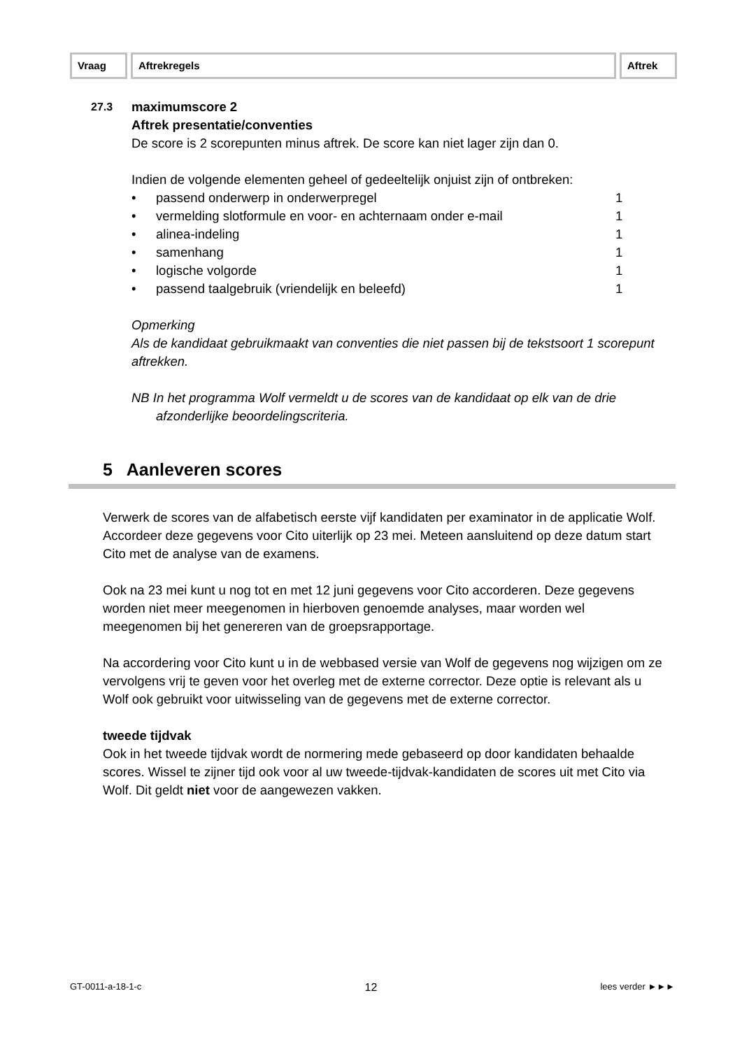Vraag Aftrekregels Aftrek
27.3
maximumscore 2
Aftrek presentatie/conventies
De score is 2 scorepunten minus aftrek. De score kan niet lager zijn dan 0.
Indien de volgende elementen geheel of gedeeltelijk onjuist zijn of ontbreken:
• passend onderwerp in onderwerpregel 1
• vermelding slotformule en voor- en achternaam onder e-mail 1
• alinea-indeling 1
• samenhang 1
• logische volgorde 1
• passend taalgebruik (vriendelijk en beleefd) 1
Opmerking
Als de kandidaat gebruikmaakt van conventies die niet passen bij de tekstsoort 1 scorepunt aftrekken.
NB In het programma Wolf vermeldt u de scores van de kandidaat op elk van de drie afzonderlijke beoordelingscriteria.
5 Aanleveren scores
Verwerk de scores van de alfabetisch eerste vijf kandidaten per examinator in de applicatie Wolf. Accordeer deze gegevens voor Cito uiterlijk op 23 mei. Meteen aansluitend op deze datum start Cito met de analyse van de examens.
Ook na 23 mei kunt u nog tot en met 12 juni gegevens voor Cito accorderen. Deze gegevens worden niet meer meegenomen in hierboven genoemde analyses, maar worden wel meegenomen bij het genereren van de groepsrapportage.
Na accordering voor Cito kunt u in de webbased versie van Wolf de gegevens nog wijzigen om ze vervolgens vrij te geven voor het overleg met de externe corrector. Deze optie is relevant als u Wolf ook gebruikt voor uitwisseling van de gegevens met de externe corrector.
tweede tijdvak
Ook in het tweede tijdvak wordt de normering mede gebaseerd op door kandidaten behaalde scores. Wissel te zijner tijd ook voor al uw tweede-tijdvak-kandidaten de scores uit met Cito via Wolf. Dit geldt niet voor de aangewezen vakken.
GT-0011-a-18-1-c 12 lees verder ►►►